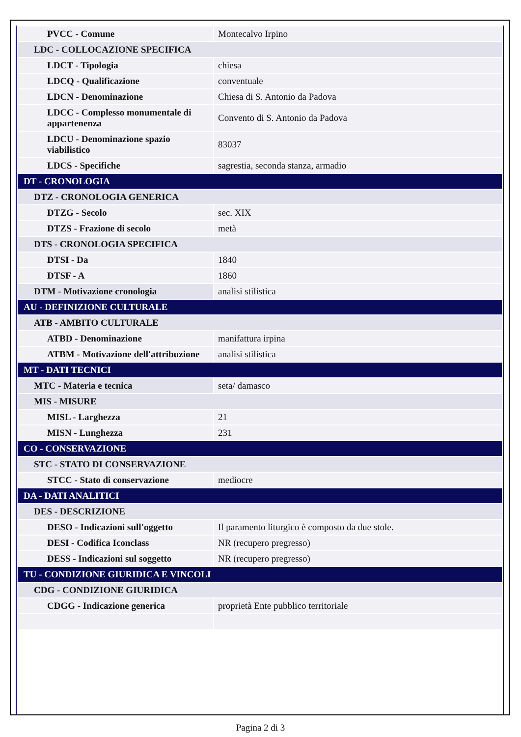| PVCC - Comune | Montecalvo Irpino |
| LDC - COLLOCAZIONE SPECIFICA | |
| LDCT - Tipologia | chiesa |
| LDCQ - Qualificazione | conventuale |
| LDCN - Denominazione | Chiesa di S. Antonio da Padova |
| LDCC - Complesso monumentale di appartenenza | Convento di S. Antonio da Padova |
| LDCU - Denominazione spazio viabilistico | 83037 |
| LDCS - Specifiche | sagrestia, seconda stanza, armadio |
| DT - CRONOLOGIA | |
| DTZ - CRONOLOGIA GENERICA | |
| DTZG - Secolo | sec. XIX |
| DTZS - Frazione di secolo | metà |
| DTS - CRONOLOGIA SPECIFICA | |
| DTSI - Da | 1840 |
| DTSF - A | 1860 |
| DTM - Motivazione cronologia | analisi stilistica |
| AU - DEFINIZIONE CULTURALE | |
| ATB - AMBITO CULTURALE | |
| ATBD - Denominazione | manifattura irpina |
| ATBM - Motivazione dell'attribuzione | analisi stilistica |
| MT - DATI TECNICI | |
| MTC - Materia e tecnica | seta/ damasco |
| MIS - MISURE | |
| MISL - Larghezza | 21 |
| MISN - Lunghezza | 231 |
| CO - CONSERVAZIONE | |
| STC - STATO DI CONSERVAZIONE | |
| STCC - Stato di conservazione | mediocre |
| DA - DATI ANALITICI | |
| DES - DESCRIZIONE | |
| DESO - Indicazioni sull'oggetto | Il paramento liturgico è composto da due stole. |
| DESI - Codifica Iconclass | NR (recupero pregresso) |
| DESS - Indicazioni sul soggetto | NR (recupero pregresso) |
| TU - CONDIZIONE GIURIDICA E VINCOLI | |
| CDG - CONDIZIONE GIURIDICA | |
| CDGG - Indicazione generica | proprietà Ente pubblico territoriale |
Pagina 2 di 3